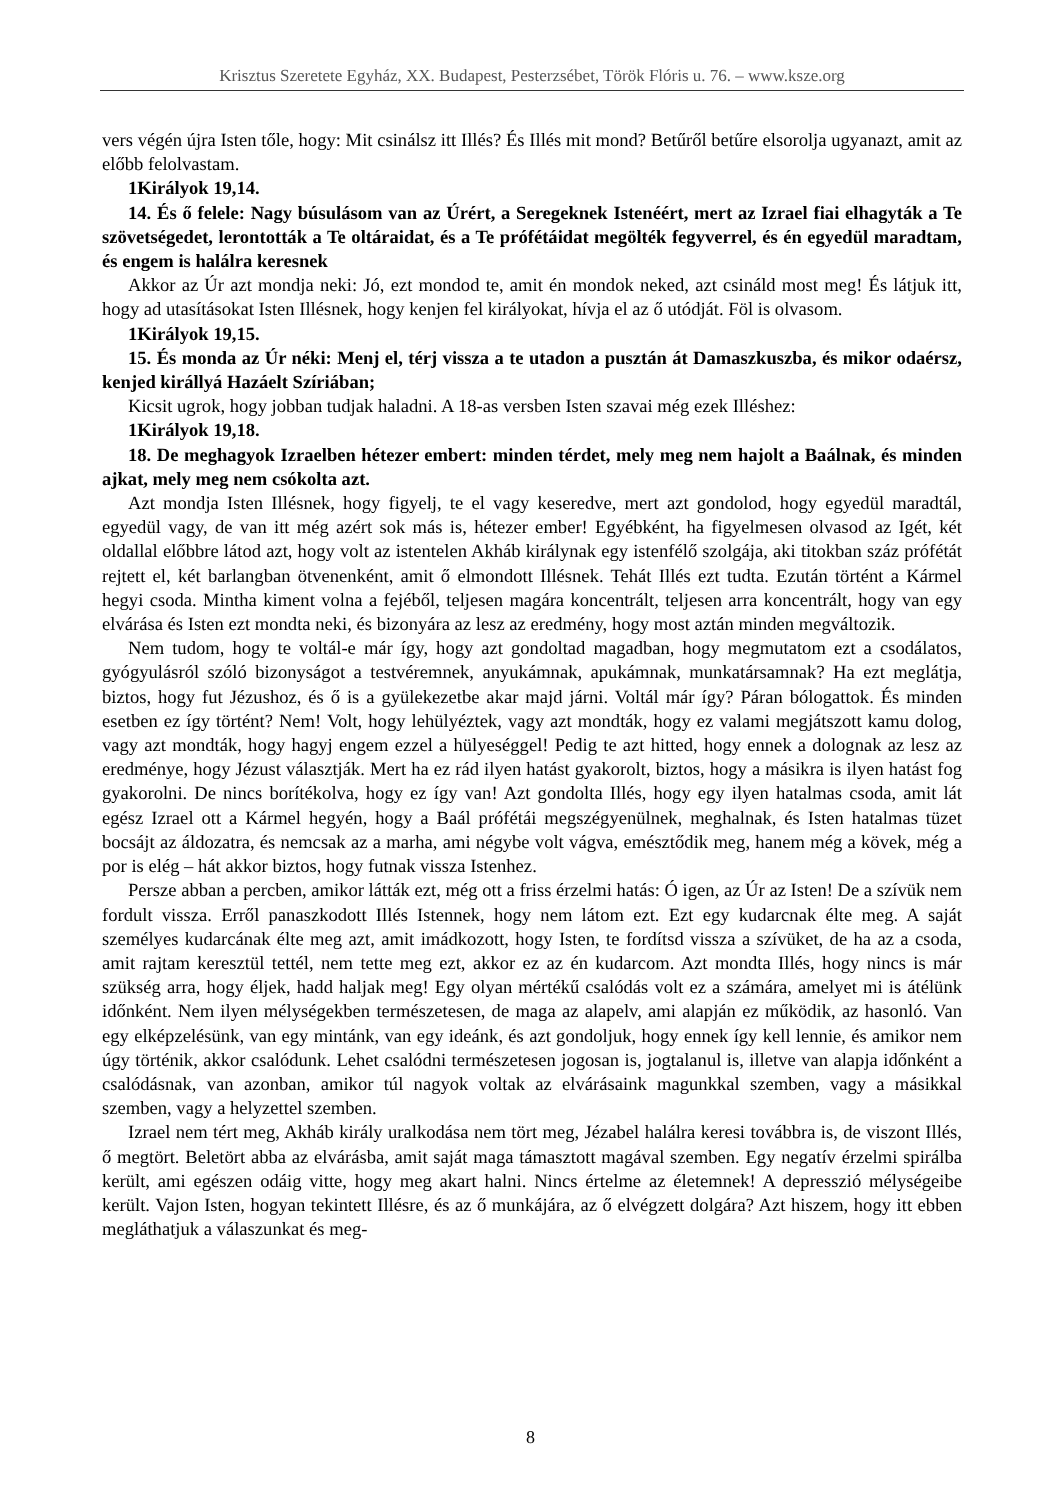Krisztus Szeretete Egyház, XX. Budapest, Pesterzsébet, Török Flóris u. 76. – www.ksze.org
vers végén újra Isten tőle, hogy: Mit csinálsz itt Illés? És Illés mit mond? Betűről betűre elsorolja ugyanazt, amit az előbb felolvastam.
1Királyok 19,14.
14. És ő felele: Nagy búsulásom van az Úrért, a Seregeknek Istenéért, mert az Izrael fiai elhagyták a Te szövetségedet, lerontották a Te oltáraidat, és a Te prófétáidat megölték fegyverrel, és én egyedül maradtam, és engem is halálra keresnek
Akkor az Úr azt mondja neki: Jó, ezt mondod te, amit én mondok neked, azt csináld most meg! És látjuk itt, hogy ad utasításokat Isten Illésnek, hogy kenjen fel királyokat, hívja el az ő utódját. Föl is olvasom.
1Királyok 19,15.
15. És monda az Úr néki: Menj el, térj vissza a te utadon a pusztán át Damaszkuszba, és mikor odaérsz, kenjed királlyá Hazáelt Szíriában;
Kicsit ugrok, hogy jobban tudjak haladni. A 18-as versben Isten szavai még ezek Illéshez:
1Királyok 19,18.
18. De meghagyok Izraelben hétezer embert: minden térdet, mely meg nem hajolt a Baálnak, és minden ajkat, mely meg nem csókolta azt.
Azt mondja Isten Illésnek, hogy figyelj, te el vagy keseredve, mert azt gondolod, hogy egyedül maradtál, egyedül vagy, de van itt még azért sok más is, hétezer ember! Egyébként, ha figyelmesen olvasod az Igét, két oldallal előbbre látod azt, hogy volt az istentelen Akháb királynak egy istenfélő szolgája, aki titokban száz prófétát rejtett el, két barlangban ötvenenként, amit ő elmondott Illésnek. Tehát Illés ezt tudta. Ezután történt a Kármel hegyi csoda. Mintha kiment volna a fejéből, teljesen magára koncentrált, teljesen arra koncentrált, hogy van egy elvárása és Isten ezt mondta neki, és bizonyára az lesz az eredmény, hogy most aztán minden megváltozik.
Nem tudom, hogy te voltál-e már így, hogy azt gondoltad magadban, hogy megmutatom ezt a csodálatos, gyógyulásról szóló bizonyságot a testvéremnek, anyukámnak, apukámnak, munkatársamnak? Ha ezt meglátja, biztos, hogy fut Jézushoz, és ő is a gyülekezetbe akar majd járni. Voltál már így? Páran bólogattok. És minden esetben ez így történt? Nem! Volt, hogy lehülyéztek, vagy azt mondták, hogy ez valami megjátszott kamu dolog, vagy azt mondták, hogy hagyj engem ezzel a hülyeséggel! Pedig te azt hitted, hogy ennek a dolognak az lesz az eredménye, hogy Jézust választják. Mert ha ez rád ilyen hatást gyakorolt, biztos, hogy a másikra is ilyen hatást fog gyakorolni. De nincs borítékolva, hogy ez így van! Azt gondolta Illés, hogy egy ilyen hatalmas csoda, amit lát egész Izrael ott a Kármel hegyén, hogy a Baál prófétái megszégyenülnek, meghalnak, és Isten hatalmas tüzet bocsájt az áldozatra, és nemcsak az a marha, ami négybe volt vágva, emésztődik meg, hanem még a kövek, még a por is elég – hát akkor biztos, hogy futnak vissza Istenhez.
Persze abban a percben, amikor látták ezt, még ott a friss érzelmi hatás: Ó igen, az Úr az Isten! De a szívük nem fordult vissza. Erről panaszkodott Illés Istennek, hogy nem látom ezt. Ezt egy kudarcnak élte meg. A saját személyes kudarcának élte meg azt, amit imádkozott, hogy Isten, te fordítsd vissza a szívüket, de ha az a csoda, amit rajtam keresztül tettél, nem tette meg ezt, akkor ez az én kudarcom. Azt mondta Illés, hogy nincs is már szükség arra, hogy éljek, hadd haljak meg! Egy olyan mértékű csalódás volt ez a számára, amelyet mi is átélünk időnként. Nem ilyen mélységekben természetesen, de maga az alapelv, ami alapján ez működik, az hasonló. Van egy elképzelésünk, van egy mintánk, van egy ideánk, és azt gondoljuk, hogy ennek így kell lennie, és amikor nem úgy történik, akkor csalódunk. Lehet csalódni természetesen jogosan is, jogtalanul is, illetve van alapja időnként a csalódásnak, van azonban, amikor túl nagyok voltak az elvárásaink magunkkal szemben, vagy a másikkal szemben, vagy a helyzettel szemben.
Izrael nem tért meg, Akháb király uralkodása nem tört meg, Jézabel halálra keresi továbbra is, de viszont Illés, ő megtört. Beletört abba az elvárásba, amit saját maga támasztott magával szemben. Egy negatív érzelmi spirálba került, ami egészen odáig vitte, hogy meg akart halni. Nincs értelme az életemnek! A depresszió mélységeibe került. Vajon Isten, hogyan tekintett Illésre, és az ő munkájára, az ő elvégzett dolgára? Azt hiszem, hogy itt ebben megláthatjuk a válaszunkat és meg-
8